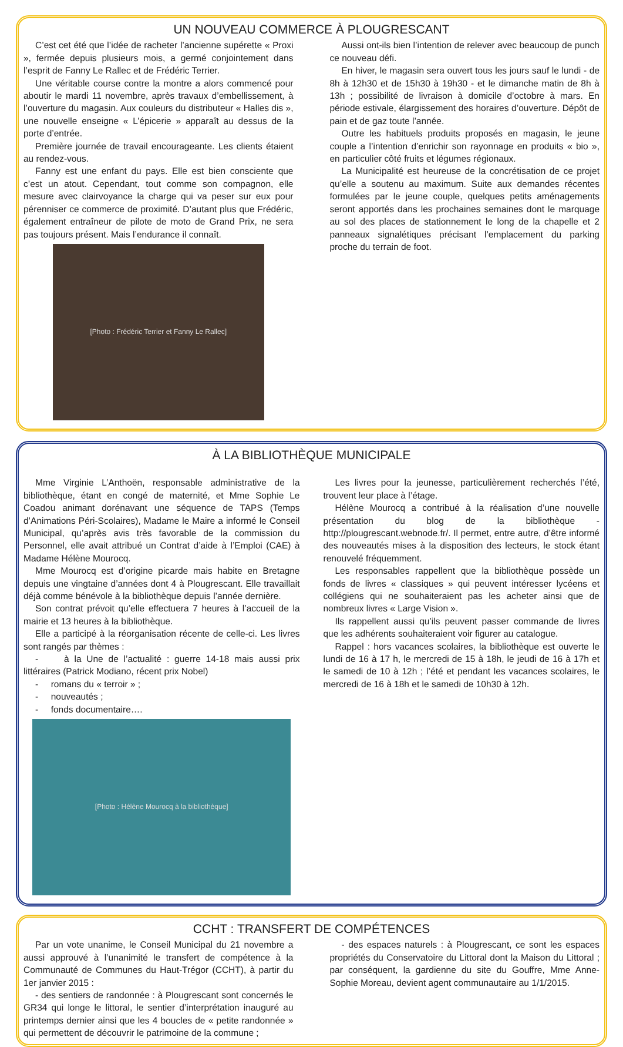UN NOUVEAU COMMERCE À PLOUGRESCANT
C’est cet été que l’idée de racheter l’ancienne supérette « Proxi », fermée depuis plusieurs mois, a germé conjointement dans l’esprit de Fanny Le Rallec et de Frédéric Terrier.
Une véritable course contre la montre a alors commencé pour aboutir le mardi 11 novembre, après travaux d’embellissement, à l’ouverture du magasin. Aux couleurs du distributeur « Halles dis », une nouvelle enseigne « L’épicerie » apparaît au dessus de la porte d’entrée.
Première journée de travail encourageante. Les clients étaient au rendez-vous.
Fanny est une enfant du pays. Elle est bien consciente que c’est un atout. Cependant, tout comme son compagnon, elle mesure avec clairvoyance la charge qui va peser sur eux pour pérenniser ce commerce de proximité. D’autant plus que Frédéric, également entraîneur de pilote de moto de Grand Prix, ne sera pas toujours présent. Mais l’endurance il connaît.
[Photo : Frédéric Terrier et Fanny Le Rallec]
Aussi ont-ils bien l’intention de relever avec beaucoup de punch ce nouveau défi.
En hiver, le magasin sera ouvert tous les jours sauf le lundi - de 8h à 12h30 et de 15h30 à 19h30 - et le dimanche matin de 8h à 13h ; possibilité de livraison à domicile d’octobre à mars. En période estivale, élargissement des horaires d’ouverture. Dépôt de pain et de gaz toute l’année.
Outre les habituels produits proposés en magasin, le jeune couple a l’intention d’enrichir son rayonnage en produits « bio », en particulier côté fruits et légumes régionaux.
La Municipalité est heureuse de la concrétisation de ce projet qu’elle a soutenu au maximum. Suite aux demandes récentes formulées par le jeune couple, quelques petits aménagements seront apportés dans les prochaines semaines dont le marquage au sol des places de stationnement le long de la chapelle et 2 panneaux signalétiques précisant l’emplacement du parking proche du terrain de foot.
À LA BIBLIOTHÈQUE MUNICIPALE
Mme Virginie L’Anthoën, responsable administrative de la bibliothèque, étant en congé de maternité, et Mme Sophie Le Coadou animant dorénavant une séquence de TAPS (Temps d’Animations Péri-Scolaires), Madame le Maire a informé le Conseil Municipal, qu’après avis très favorable de la commission du Personnel, elle avait attribué un Contrat d’aide à l’Emploi (CAE) à Madame Hélène Mourocq.
Mme Mourocq est d’origine picarde mais habite en Bretagne depuis une vingtaine d’années dont 4 à Plougrescant. Elle travaillait déjà comme bénévole à la bibliothèque depuis l’année dernière.
Son contrat prévoit qu’elle effectuera 7 heures à l’accueil de la mairie et 13 heures à la bibliothèque.
Elle a participé à la réorganisation récente de celle-ci. Les livres sont rangés par thèmes :
- à la Une de l’actualité : guerre 14-18 mais aussi prix littéraires (Patrick Modiano, récent prix Nobel)
- romans du « terroir » ;
- nouveautés ;
- fonds documentaire….
[Photo : Hélène Mourocq à la bibliothèque]
Les livres pour la jeunesse, particulièrement recherchés l’été, trouvent leur place à l’étage.
Hélène Mourocq a contribué à la réalisation d’une nouvelle présentation du blog de la bibliothèque - http://plougrescant.webnode.fr/. Il permet, entre autre, d’être informé des nouveautés mises à la disposition des lecteurs, le stock étant renouvelé fréquemment.
Les responsables rappellent que la bibliothèque possède un fonds de livres « classiques » qui peuvent intéresser lycéens et collégiens qui ne souhaiteraient pas les acheter ainsi que de nombreux livres « Large Vision ».
Ils rappellent aussi qu’ils peuvent passer commande de livres que les adhérents souhaiteraient voir figurer au catalogue.
Rappel : hors vacances scolaires, la bibliothèque est ouverte le lundi de 16 à 17 h, le mercredi de 15 à 18h, le jeudi de 16 à 17h et le samedi de 10 à 12h ; l’été et pendant les vacances scolaires, le mercredi de 16 à 18h et le samedi de 10h30 à 12h.
CCHT : TRANSFERT DE COMPÉTENCES
Par un vote unanime, le Conseil Municipal du 21 novembre a aussi approuvé à l’unanimité le transfert de compétence à la Communauté de Communes du Haut-Trégor (CCHT), à partir du 1er janvier 2015 :
- des sentiers de randonnée : à Plougrescant sont concernés le GR34 qui longe le littoral, le sentier d’interprétation inauguré au printemps dernier ainsi que les 4 boucles de « petite randonnée » qui permettent de découvrir le patrimoine de la commune ;
- des espaces naturels : à Plougrescant, ce sont les espaces propriétés du Conservatoire du Littoral dont la Maison du Littoral ; par conséquent, la gardienne du site du Gouffre, Mme Anne-Sophie Moreau, devient agent communautaire au 1/1/2015.